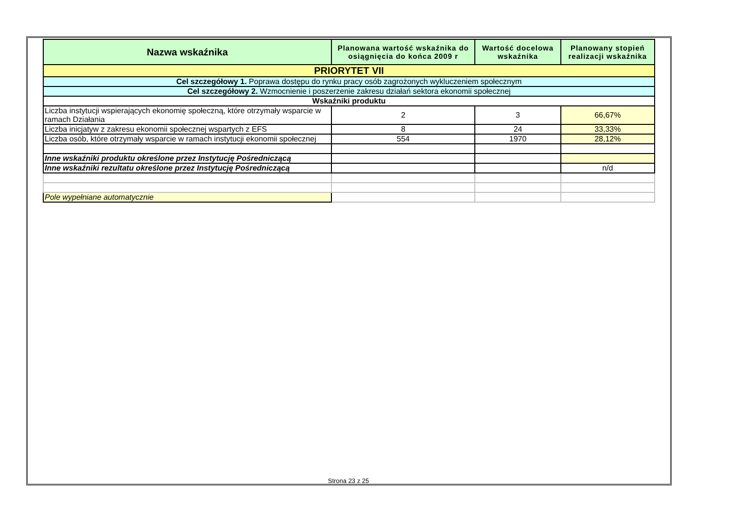| Nazwa wskaźnika | Planowana wartość wskaźnika do osiągnięcia do końca 2009 r | Wartość docelowa wskaźnika | Planowany stopień realizacji wskaźnika |
| --- | --- | --- | --- |
| PRIORYTET VII | | | |
| Cel szczegółowy 1. Poprawa dostępu do rynku pracy osób zagrożonych wykluczeniem społecznym | | | |
| Cel szczegółowy 2. Wzmocnienie i poszerzenie zakresu działań sektora ekonomii społecznej | | | |
| Wskaźniki produktu | | | |
| Liczba instytucji wspierających ekonomię społeczną, które otrzymały wsparcie w ramach Działania | 2 | 3 | 66,67% |
| Liczba inicjatyw z zakresu ekonomii społecznej wspartych z EFS | 8 | 24 | 33,33% |
| Liczba osób, które otrzymały wsparcie w ramach instytucji ekonomii społecznej | 554 | 1970 | 28,12% |
| Inne wskaźniki produktu określone przez Instytucję Pośredniczącą | | | |
| Inne wskaźniki rezultatu określone przez Instytucję Pośredniczącą | | | n/d |
| Pole wypełniane automatycznie | | | |
Strona 23 z 25